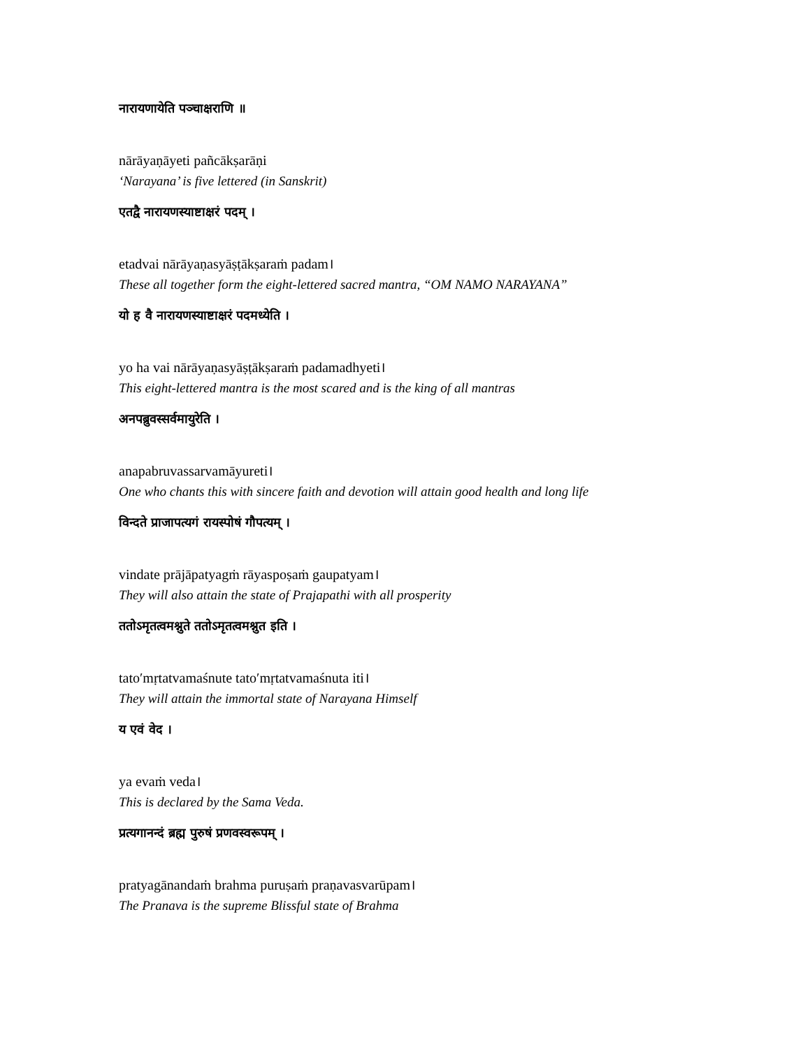नारायणायेति पञ्चाक्षराणि ॥
nārāyaṇāyeti pañcākṣarāṇi
‘Narayana’ is five lettered (in Sanskrit)
एतद्वै नारायणस्याष्टाक्षरं पदम् ।
etadvai nārāyaṇasyāṣṭākṣaraṁ padam।
These all together form the eight-lettered sacred mantra, “OM NAMO NARAYANA”
यो ह वै नारायणस्याष्टाक्षरं पदमध्येति ।
yo ha vai nārāyaṇasyāṣṭākṣaraṁ padamadhyeti।
This eight-lettered mantra is the most scared and is the king of all mantras
अनपब्रुवस्सर्वमायुरेति ।
anapabruvassarvamāyureti।
One who chants this with sincere faith and devotion will attain good health and long life
विन्दते प्राजापत्यगं रायस्पोषं गौपत्यम् ।
vindate prājāpatyagṁ rāyaspoṣaṁ gaupatyam।
They will also attain the state of Prajapathi with all prosperity
ततोऽमृतत्वमश्नुते ततोऽमृतत्वमश्नुत इति ।
tato′mṛtatvamaśnute tato′mṛtatvamaśnuta iti।
They will attain the immortal state of Narayana Himself
य एवं वेद ।
ya evaṁ veda।
This is declared by the Sama Veda.
प्रत्यगानन्दं ब्रह्म पुरुषं प्रणवस्वरूपम् ।
pratyagānandaṁ brahma puruṣaṁ praṇavasvarūpam।
The Pranava is the supreme Blissful state of Brahma